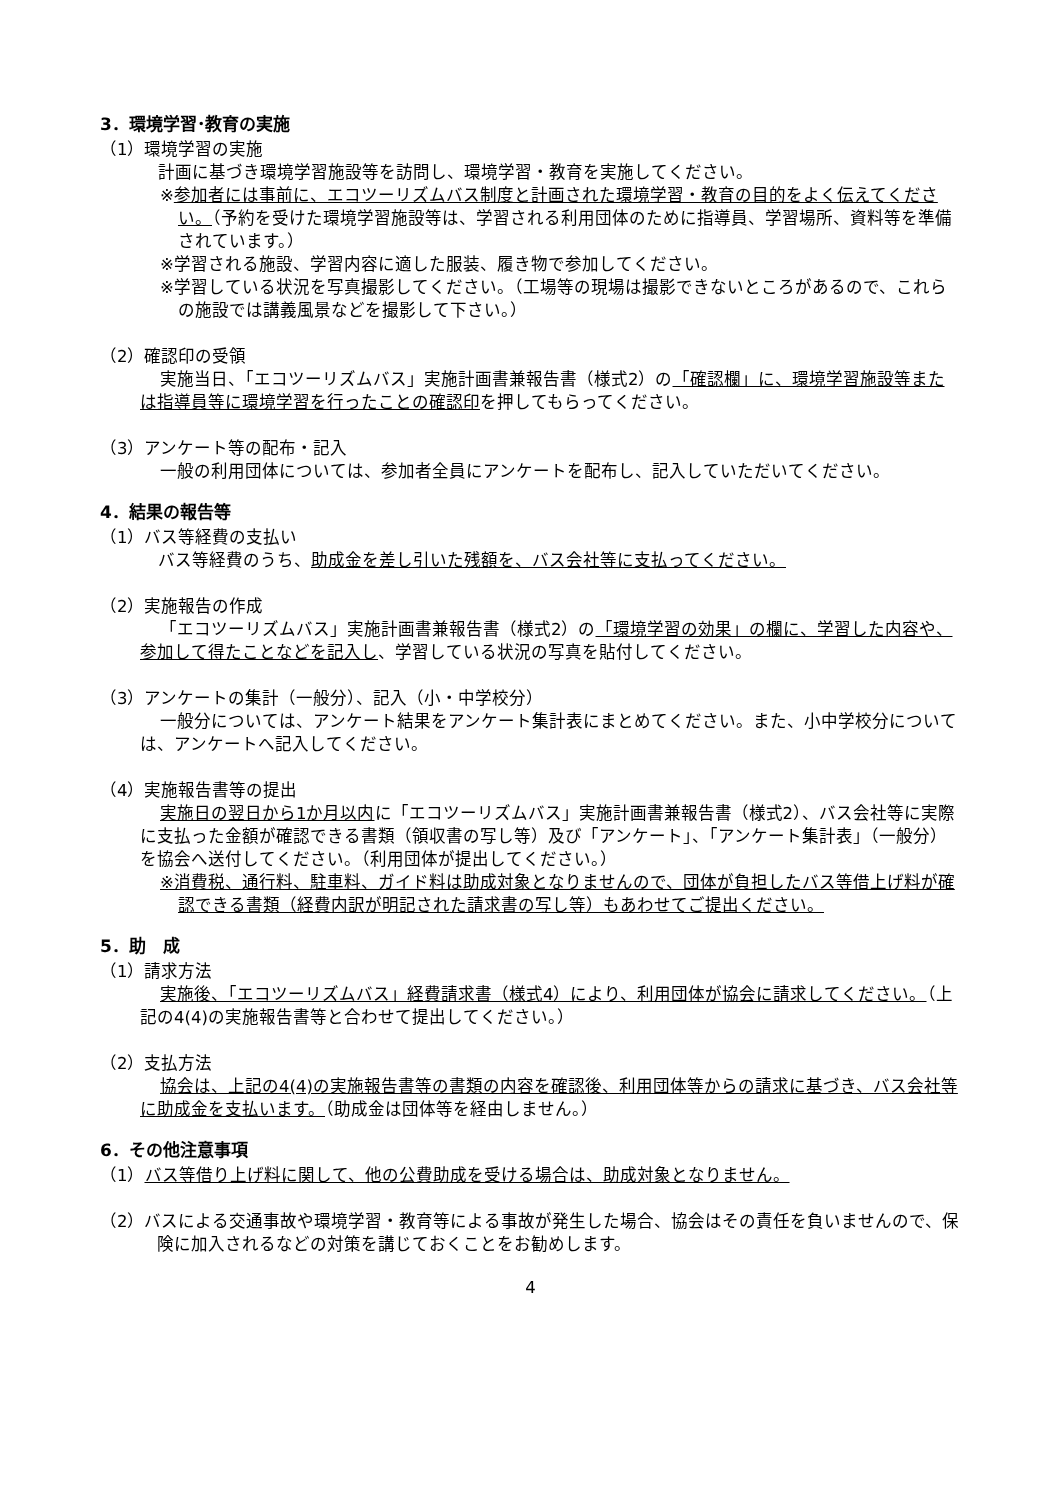3．環境学習･教育の実施
（1）環境学習の実施
計画に基づき環境学習施設等を訪問し、環境学習・教育を実施してください。
※参加者には事前に、エコツーリズムバス制度と計画された環境学習・教育の目的をよく伝えてください。（予約を受けた環境学習施設等は、学習される利用団体のために指導員、学習場所、資料等を準備されています。）
※学習される施設、学習内容に適した服装、履き物で参加してください。
※学習している状況を写真撮影してください。（工場等の現場は撮影できないところがあるので、これらの施設では講義風景などを撮影して下さい。）
（2）確認印の受領
実施当日、「エコツーリズムバス」実施計画書兼報告書（様式2）の「確認欄」に、環境学習施設等または指導員等に環境学習を行ったことの確認印を押してもらってください。
（3）アンケート等の配布・記入
一般の利用団体については、参加者全員にアンケートを配布し、記入していただいてください。
4．結果の報告等
（1）バス等経費の支払い
バス等経費のうち、助成金を差し引いた残額を、バス会社等に支払ってください。
（2）実施報告の作成
「エコツーリズムバス」実施計画書兼報告書（様式2）の「環境学習の効果」の欄に、学習した内容や、参加して得たことなどを記入し、学習している状況の写真を貼付してください。
（3）アンケートの集計（一般分）、記入（小・中学校分）
一般分については、アンケート結果をアンケート集計表にまとめてください。また、小中学校分については、アンケートへ記入してください。
（4）実施報告書等の提出
実施日の翌日から1か月以内に「エコツーリズムバス」実施計画書兼報告書（様式2）、バス会社等に実際に支払った金額が確認できる書類（領収書の写し等）及び「アンケート」、「アンケート集計表」（一般分）を協会へ送付してください。（利用団体が提出してください。）
※消費税、通行料、駐車料、ガイド料は助成対象となりませんので、団体が負担したバス等借上げ料が確認できる書類（経費内訳が明記された請求書の写し等）もあわせてご提出ください。
5．助　成
（1）請求方法
実施後、「エコツーリズムバス」経費請求書（様式4）により、利用団体が協会に請求してください。（上記の4(4)の実施報告書等と合わせて提出してください。）
（2）支払方法
協会は、上記の4(4)の実施報告書等の書類の内容を確認後、利用団体等からの請求に基づき、バス会社等に助成金を支払います。（助成金は団体等を経由しません。）
6．その他注意事項
（1）バス等借り上げ料に関して、他の公費助成を受ける場合は、助成対象となりません。
（2）バスによる交通事故や環境学習・教育等による事故が発生した場合、協会はその責任を負いませんので、保険に加入されるなどの対策を講じておくことをお勧めします。
4